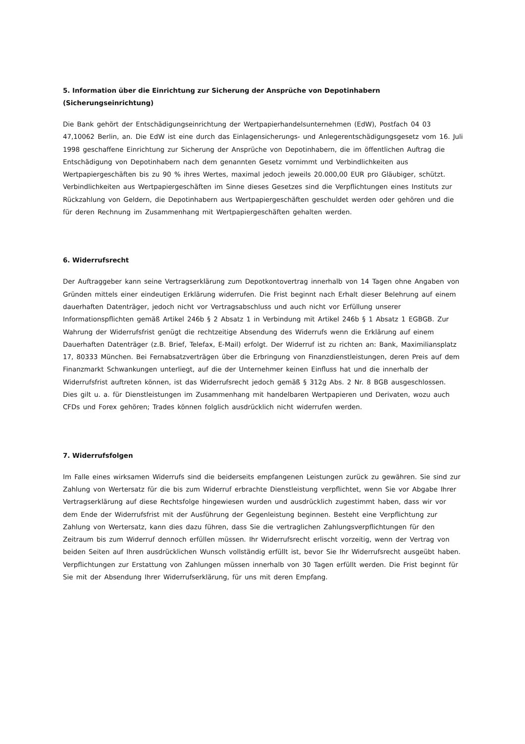5. Information über die Einrichtung zur Sicherung der Ansprüche von Depotinhabern
(Sicherungseinrichtung)
Die Bank gehört der Entschädigungseinrichtung der Wertpapierhandelsunternehmen (EdW), Postfach 04 03 47,10062 Berlin, an. Die EdW ist eine durch das Einlagensicherungs- und Anlegerentschädigungsgesetz vom 16. Juli 1998 geschaffene Einrichtung zur Sicherung der Ansprüche von Depotinhabern, die im öffentlichen Auftrag die Entschädigung von Depotinhabern nach dem genannten Gesetz vornimmt und Verbindlichkeiten aus Wertpapiergeschäften bis zu 90 % ihres Wertes, maximal jedoch jeweils 20.000,00 EUR pro Gläubiger, schützt. Verbindlichkeiten aus Wertpapiergeschäften im Sinne dieses Gesetzes sind die Verpflichtungen eines Instituts zur Rückzahlung von Geldern, die Depotinhabern aus Wertpapiergeschäften geschuldet werden oder gehören und die für deren Rechnung im Zusammenhang mit Wertpapiergeschäften gehalten werden.
6. Widerrufsrecht
Der Auftraggeber kann seine Vertragserklärung zum Depotkontovertrag innerhalb von 14 Tagen ohne Angaben von Gründen mittels einer eindeutigen Erklärung widerrufen. Die Frist beginnt nach Erhalt dieser Belehrung auf einem dauerhaften Datenträger, jedoch nicht vor Vertragsabschluss und auch nicht vor Erfüllung unserer Informationspflichten gemäß Artikel 246b § 2 Absatz 1 in Verbindung mit Artikel 246b § 1 Absatz 1 EGBGB. Zur Wahrung der Widerrufsfrist genügt die rechtzeitige Absendung des Widerrufs wenn die Erklärung auf einem Dauerhaften Datenträger (z.B. Brief, Telefax, E-Mail) erfolgt. Der Widerruf ist zu richten an: Bank, Maximiliansplatz 17, 80333 München. Bei Fernabsatzverträgen über die Erbringung von Finanzdienstleistungen, deren Preis auf dem Finanzmarkt Schwankungen unterliegt, auf die der Unternehmer keinen Einfluss hat und die innerhalb der Widerrufsfrist auftreten können, ist das Widerrufsrecht jedoch gemäß § 312g Abs. 2 Nr. 8 BGB ausgeschlossen. Dies gilt u. a. für Dienstleistungen im Zusammenhang mit handelbaren Wertpapieren und Derivaten, wozu auch CFDs und Forex gehören; Trades können folglich ausdrücklich nicht widerrufen werden.
7. Widerrufsfolgen
Im Falle eines wirksamen Widerrufs sind die beiderseits empfangenen Leistungen zurück zu gewähren. Sie sind zur Zahlung von Wertersatz für die bis zum Widerruf erbrachte Dienstleistung verpflichtet, wenn Sie vor Abgabe Ihrer Vertragserklärung auf diese Rechtsfolge hingewiesen wurden und ausdrücklich zugestimmt haben, dass wir vor dem Ende der Widerrufsfrist mit der Ausführung der Gegenleistung beginnen. Besteht eine Verpflichtung zur Zahlung von Wertersatz, kann dies dazu führen, dass Sie die vertraglichen Zahlungsverpflichtungen für den Zeitraum bis zum Widerruf dennoch erfüllen müssen. Ihr Widerrufsrecht erlischt vorzeitig, wenn der Vertrag von beiden Seiten auf Ihren ausdrücklichen Wunsch vollständig erfüllt ist, bevor Sie Ihr Widerrufsrecht ausgeübt haben. Verpflichtungen zur Erstattung von Zahlungen müssen innerhalb von 30 Tagen erfüllt werden. Die Frist beginnt für Sie mit der Absendung Ihrer Widerrufserklärung, für uns mit deren Empfang.